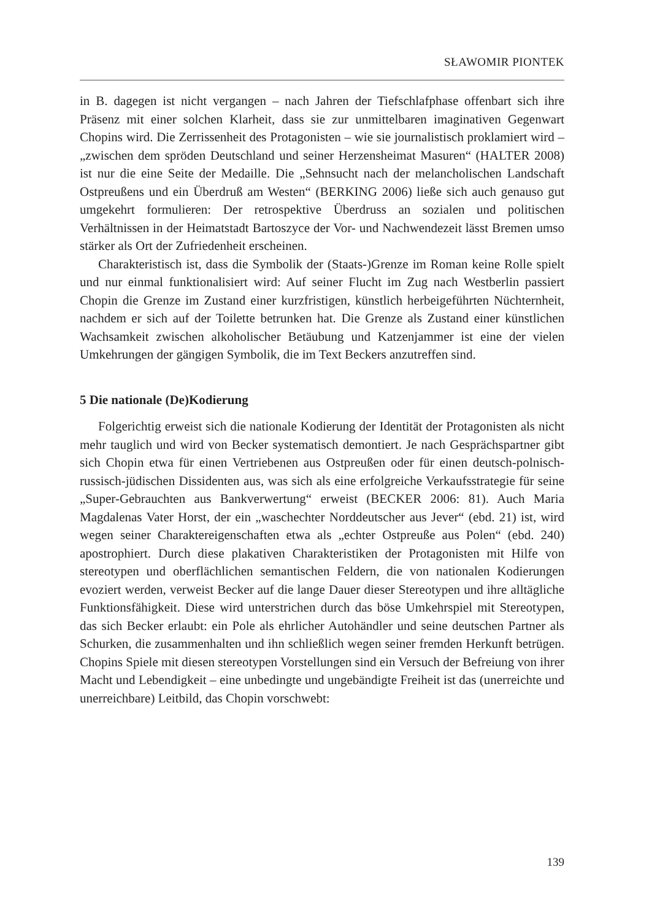SŁAWOMIR PIONTEK
in B. dagegen ist nicht vergangen – nach Jahren der Tiefschlafphase offenbart sich ihre Präsenz mit einer solchen Klarheit, dass sie zur unmittelbaren imaginativen Gegenwart Chopins wird. Die Zerrissenheit des Protagonisten – wie sie journalistisch proklamiert wird – „zwischen dem spröden Deutschland und seiner Herzensheimat Masuren“ (HALTER 2008) ist nur die eine Seite der Medaille. Die „Sehnsucht nach der melancholischen Landschaft Ostpreußens und ein Überdruß am Westen“ (BERKING 2006) ließe sich auch genauso gut umgekehrt formulieren: Der retrospektive Überdruss an sozialen und politischen Verhältnissen in der Heimatstadt Bartoszyce der Vor- und Nachwendezeit lässt Bremen umso stärker als Ort der Zufriedenheit erscheinen.
Charakteristisch ist, dass die Symbolik der (Staats-)Grenze im Roman keine Rolle spielt und nur einmal funktionalisiert wird: Auf seiner Flucht im Zug nach Westberlin passiert Chopin die Grenze im Zustand einer kurzfristigen, künstlich herbeigeführten Nüchternheit, nachdem er sich auf der Toilette betrunken hat. Die Grenze als Zustand einer künstlichen Wachsamkeit zwischen alkoholischer Betäubung und Katzenjammer ist eine der vielen Umkehrungen der gängigen Symbolik, die im Text Beckers anzutreffen sind.
5 Die nationale (De)Kodierung
Folgerichtig erweist sich die nationale Kodierung der Identität der Protagonisten als nicht mehr tauglich und wird von Becker systematisch demontiert. Je nach Gesprächspartner gibt sich Chopin etwa für einen Vertriebenen aus Ostpreußen oder für einen deutsch-polnisch-russisch-jüdischen Dissidenten aus, was sich als eine erfolgreiche Verkaufsstrategie für seine „Super-Gebrauchten aus Bankverwertung“ erweist (BECKER 2006: 81). Auch Maria Magdalenas Vater Horst, der ein „waschechter Norddeutscher aus Jever“ (ebd. 21) ist, wird wegen seiner Charaktereigenschaften etwa als „echter Ostpreuße aus Polen“ (ebd. 240) apostrophiert. Durch diese plakativen Charakteristiken der Protagonisten mit Hilfe von stereotypen und oberflächlichen semantischen Feldern, die von nationalen Kodierungen evoziert werden, verweist Becker auf die lange Dauer dieser Stereotypen und ihre alltägliche Funktionsfähigkeit. Diese wird unterstrichen durch das böse Umkehrspiel mit Stereotypen, das sich Becker erlaubt: ein Pole als ehrlicher Autohändler und seine deutschen Partner als Schurken, die zusammenhalten und ihn schließlich wegen seiner fremden Herkunft betrügen. Chopins Spiele mit diesen stereotypen Vorstellungen sind ein Versuch der Befreiung von ihrer Macht und Lebendigkeit – eine unbedingte und ungebändigte Freiheit ist das (unerreichte und unerreichbare) Leitbild, das Chopin vorschwebt:
139